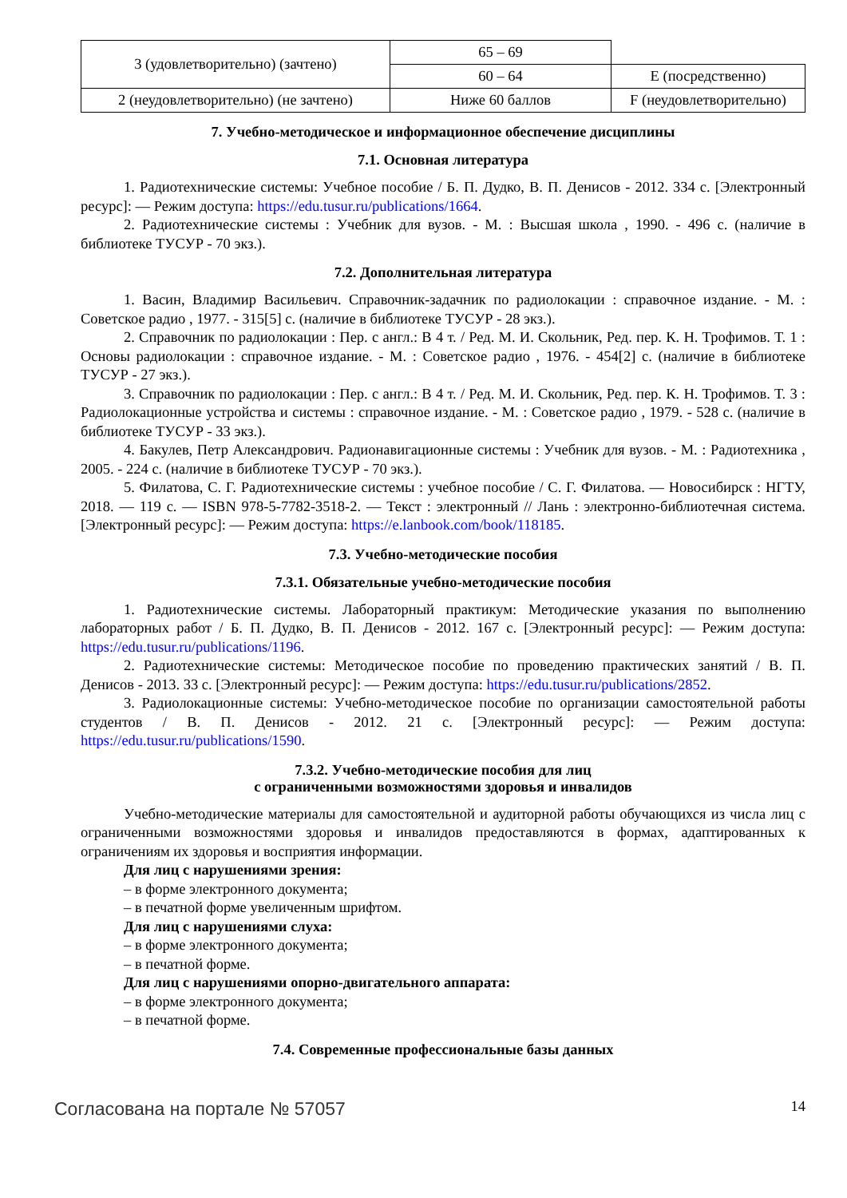| 3 (удовлетворительно) (зачтено) | 65 – 69 | |
| | 60 – 64 | E (посредственно) |
| 2 (неудовлетворительно) (не зачтено) | Ниже 60 баллов | F (неудовлетворительно) |
7. Учебно-методическое и информационное обеспечение дисциплины
7.1. Основная литература
1. Радиотехнические системы: Учебное пособие / Б. П. Дудко, В. П. Денисов - 2012. 334 с. [Электронный ресурс]: — Режим доступа: https://edu.tusur.ru/publications/1664.
2. Радиотехнические системы : Учебник для вузов. - М. : Высшая школа , 1990. - 496 с. (наличие в библиотеке ТУСУР - 70 экз.).
7.2. Дополнительная литература
1. Васин, Владимир Васильевич. Справочник-задачник по радиолокации : справочное издание. - М. : Советское радио , 1977. - 315[5] с. (наличие в библиотеке ТУСУР - 28 экз.).
2. Справочник по радиолокации : Пер. с англ.: В 4 т. / Ред. М. И. Скольник, Ред. пер. К. Н. Трофимов. Т. 1 : Основы радиолокации : справочное издание. - М. : Советское радио , 1976. - 454[2] с. (наличие в библиотеке ТУСУР - 27 экз.).
3. Справочник по радиолокации : Пер. с англ.: В 4 т. / Ред. М. И. Скольник, Ред. пер. К. Н. Трофимов. Т. 3 : Радиолокационные устройства и системы : справочное издание. - М. : Советское радио , 1979. - 528 с. (наличие в библиотеке ТУСУР - 33 экз.).
4. Бакулев, Петр Александрович. Радионавигационные системы : Учебник для вузов. - М. : Радиотехника , 2005. - 224 с. (наличие в библиотеке ТУСУР - 70 экз.).
5. Филатова, С. Г. Радиотехнические системы : учебное пособие / С. Г. Филатова. — Новосибирск : НГТУ, 2018. — 119 с. — ISBN 978-5-7782-3518-2. — Текст : электронный // Лань : электронно-библиотечная система. [Электронный ресурс]: — Режим доступа: https://e.lanbook.com/book/118185.
7.3. Учебно-методические пособия
7.3.1. Обязательные учебно-методические пособия
1. Радиотехнические системы. Лабораторный практикум: Методические указания по выполнению лабораторных работ / Б. П. Дудко, В. П. Денисов - 2012. 167 с. [Электронный ресурс]: — Режим доступа: https://edu.tusur.ru/publications/1196.
2. Радиотехнические системы: Методическое пособие по проведению практических занятий / В. П. Денисов - 2013. 33 с. [Электронный ресурс]: — Режим доступа: https://edu.tusur.ru/publications/2852.
3. Радиолокационные системы: Учебно-методическое пособие по организации самостоятельной работы студентов / В. П. Денисов - 2012. 21 с. [Электронный ресурс]: — Режим доступа: https://edu.tusur.ru/publications/1590.
7.3.2. Учебно-методические пособия для лиц
с ограниченными возможностями здоровья и инвалидов
Учебно-методические материалы для самостоятельной и аудиторной работы обучающихся из числа лиц с ограниченными возможностями здоровья и инвалидов предоставляются в формах, адаптированных к ограничениям их здоровья и восприятия информации.
Для лиц с нарушениями зрения:
– в форме электронного документа;
– в печатной форме увеличенным шрифтом.
Для лиц с нарушениями слуха:
– в форме электронного документа;
– в печатной форме.
Для лиц с нарушениями опорно-двигательного аппарата:
– в форме электронного документа;
– в печатной форме.
7.4. Современные профессиональные базы данных
Согласована на портале № 57057 14